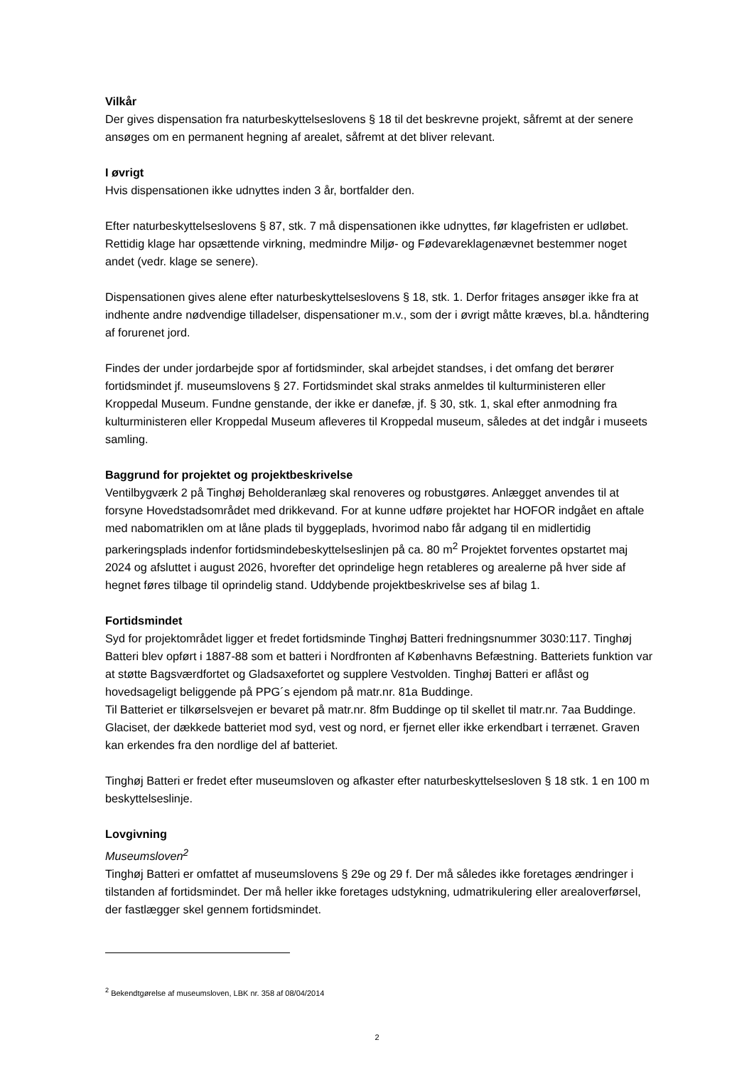Vilkår
Der gives dispensation fra naturbeskyttelseslovens § 18 til det beskrevne projekt, såfremt at der senere ansøges om en permanent hegning af arealet, såfremt at det bliver relevant.
I øvrigt
Hvis dispensationen ikke udnyttes inden 3 år, bortfalder den.
Efter naturbeskyttelseslovens § 87, stk. 7 må dispensationen ikke udnyttes, før klagefristen er udløbet. Rettidig klage har opsættende virkning, medmindre Miljø- og Fødevareklagenævnet bestemmer noget andet (vedr. klage se senere).
Dispensationen gives alene efter naturbeskyttelseslovens § 18, stk. 1. Derfor fritages ansøger ikke fra at indhente andre nødvendige tilladelser, dispensationer m.v., som der i øvrigt måtte kræves, bl.a. håndtering af forurenet jord.
Findes der under jordarbejde spor af fortidsminder, skal arbejdet standses, i det omfang det berører fortidsmindet jf. museumslovens § 27. Fortidsmindet skal straks anmeldes til kulturministeren eller Kroppedal Museum. Fundne genstande, der ikke er danefæ, jf. § 30, stk. 1, skal efter anmodning fra kulturministeren eller Kroppedal Museum afleveres til Kroppedal museum, således at det indgår i museets samling.
Baggrund for projektet og projektbeskrivelse
Ventilbygværk 2 på Tinghøj Beholderanlæg skal renoveres og robustgøres. Anlægget anvendes til at forsyne Hovedstadsområdet med drikkevand. For at kunne udføre projektet har HOFOR indgået en aftale med nabomatriklen om at låne plads til byggeplads, hvorimod nabo får adgang til en midlertidig parkeringsplads indenfor fortidsmindebeskyttelseslinjen på ca. 80 m<sup>2</sup> Projektet forventes opstartet maj 2024 og afsluttet i august 2026, hvorefter det oprindelige hegn retableres og arealerne på hver side af hegnet føres tilbage til oprindelig stand. Uddybende projektbeskrivelse ses af bilag 1.
Fortidsmindet
Syd for projektområdet ligger et fredet fortidsminde Tinghøj Batteri fredningsnummer 3030:117. Tinghøj Batteri blev opført i 1887-88 som et batteri i Nordfronten af Københavns Befæstning. Batteriets funktion var at støtte Bagsværdfortet og Gladsaxefortet og supplere Vestvolden. Tinghøj Batteri er aflåst og hovedsageligt beliggende på PPG´s ejendom på matr.nr. 81a Buddinge.
Til Batteriet er tilkørselsvejen er bevaret på matr.nr. 8fm Buddinge op til skellet til matr.nr. 7aa Buddinge. Glaciset, der dækkede batteriet mod syd, vest og nord, er fjernet eller ikke erkendbart i terrænet. Graven kan erkendes fra den nordlige del af batteriet.
Tinghøj Batteri er fredet efter museumsloven og afkaster efter naturbeskyttelsesloven § 18 stk. 1 en 100 m beskyttelseslinje.
Lovgivning
Museumsloven<sup>2</sup>
Tinghøj Batteri er omfattet af museumslovens § 29e og 29 f. Der må således ikke foretages ændringer i tilstanden af fortidsmindet. Der må heller ikke foretages udstykning, udmatrikulering eller arealoverførsel, der fastlægger skel gennem fortidsmindet.
<sup>2</sup> Bekendtgørelse af museumsloven, LBK nr. 358 af 08/04/2014
2